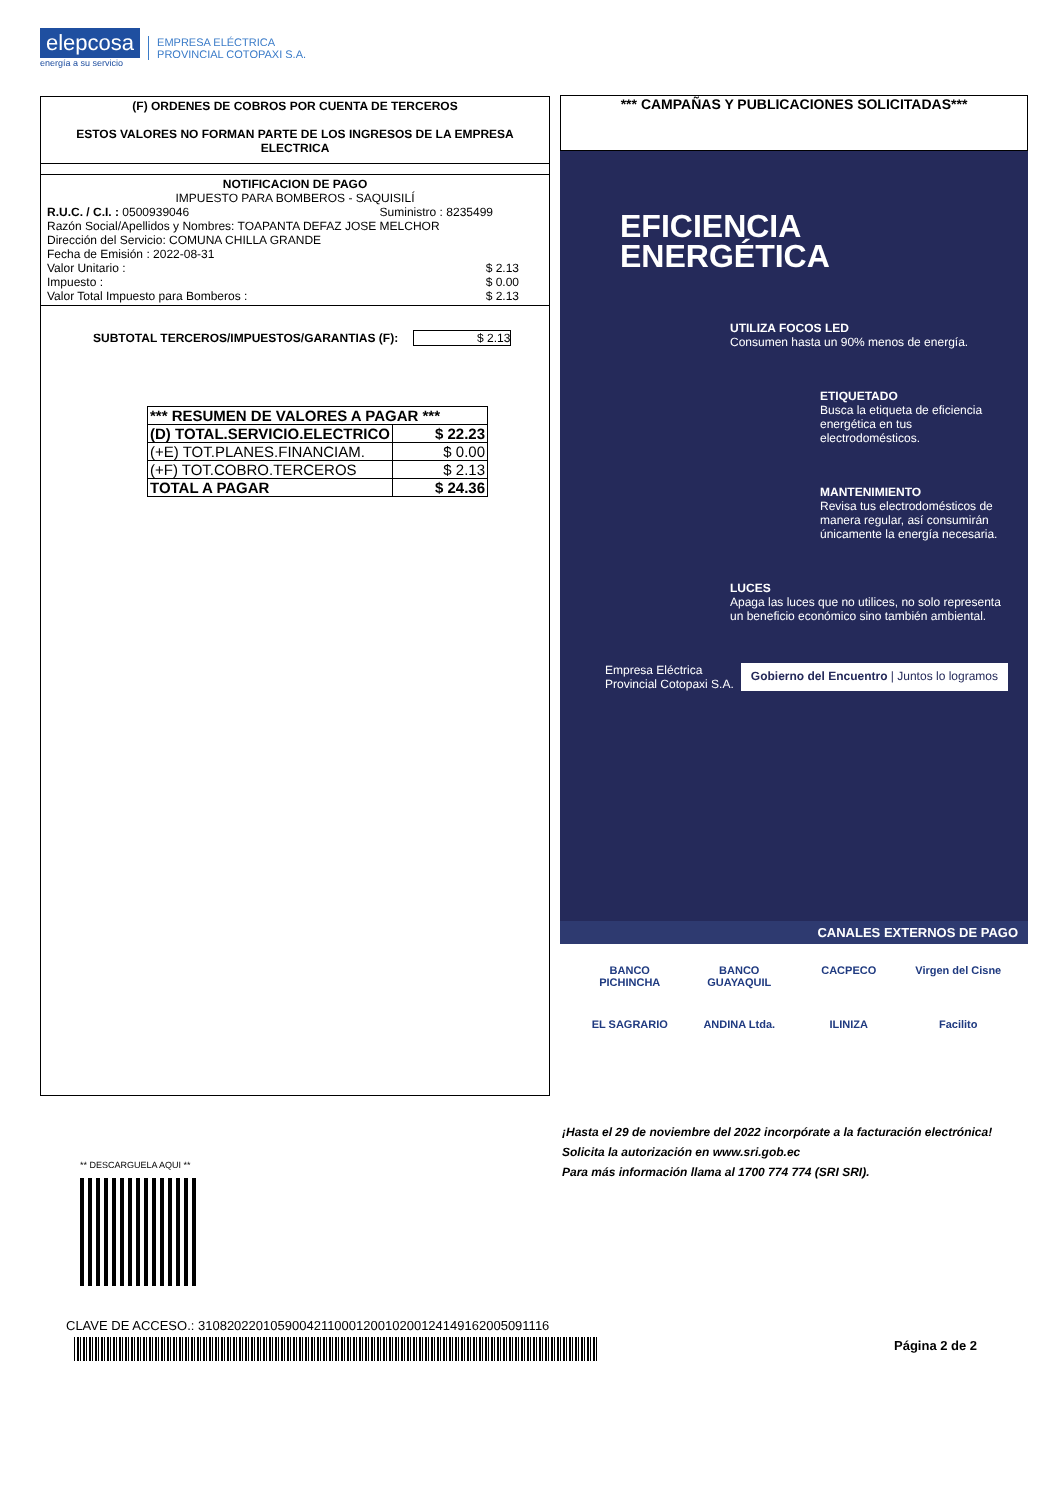elepcosa
energía a su servicio
EMPRESA ELÉCTRICA
PROVINCIAL COTOPAXI S.A.
(F) ORDENES DE COBROS POR CUENTA DE TERCEROS
ESTOS VALORES NO FORMAN PARTE DE LOS INGRESOS DE LA EMPRESA
ELECTRICA
NOTIFICACION DE PAGO
IMPUESTO PARA BOMBEROS - SAQUISILÍ
R.U.C. / C.I. : 0500939046 Suministro : 8235499
Razón Social/Apellidos y Nombres: TOAPANTA DEFAZ JOSE MELCHOR
Dirección del Servicio: COMUNA CHILLA GRANDE
Fecha de Emisión : 2022-08-31
Valor Unitario : $ 2.13
Impuesto : $ 0.00
Valor Total Impuesto para Bomberos : $ 2.13
SUBTOTAL TERCEROS/IMPUESTOS/GARANTIAS (F): $ 2.13
| *** RESUMEN DE VALORES A PAGAR *** | |
| --- | --- |
| (D) TOTAL.SERVICIO.ELECTRICO | $ 22.23 |
| (+E) TOT.PLANES.FINANCIAM. | $ 0.00 |
| (+F) TOT.COBRO.TERCEROS | $ 2.13 |
| TOTAL A PAGAR | $ 24.36 |
*** CAMPAÑAS Y PUBLICACIONES SOLICITADAS***
EFICIENCIA
ENERGÉTICA
UTILIZA FOCOS LED
Consumen hasta un 90% menos de energía.
ETIQUETADO
Busca la etiqueta de eficiencia energética en tus electrodomésticos.
MANTENIMIENTO
Revisa tus electrodomésticos de manera regular, así consumirán únicamente la energía necesaria.
LUCES
Apaga las luces que no utilices, no solo representa un beneficio económico sino también ambiental.
Empresa Eléctrica
Provincial Cotopaxi S.A. Gobierno del Encuentro | Juntos lo logramos
CANALES EXTERNOS DE PAGO
BANCO PICHINCHA BANCO GUAYAQUIL CACPECO Virgen del Cisne EL SAGRARIO ANDINA Ltda. ILINIZA Facilito
¡Hasta el 29 de noviembre del 2022 incorpórate a la facturación electrónica!
Solicita la autorización en www.sri.gob.ec
Para más información llama al 1700 774 774 (SRI SRI).
** DESCARGUELA AQUI **
CLAVE DE ACCESO.: 3108202201059004211000120010200124149162005091116
Página 2 de 2